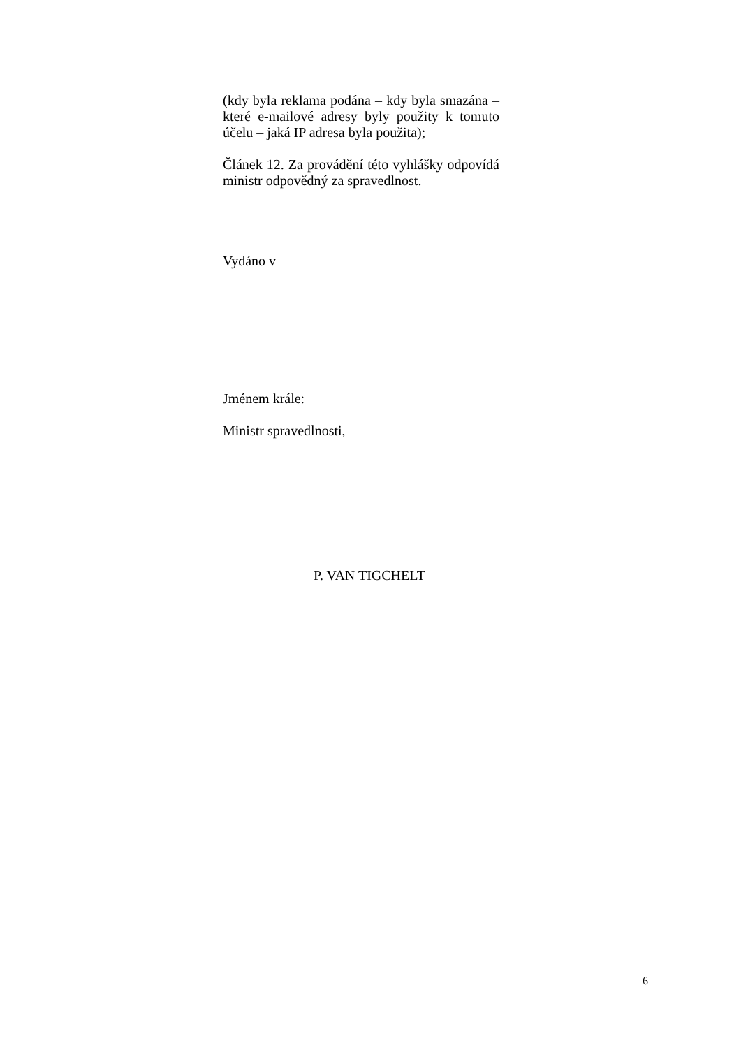(kdy byla reklama podána – kdy byla smazána – které e-mailové adresy byly použity k tomuto účelu – jaká IP adresa byla použita);
Článek 12. Za provádění této vyhlášky odpovídá ministr odpovědný za spravedlnost.
Vydáno v
Jménem krále:
Ministr spravedlnosti,
P. VAN TIGCHELT
6